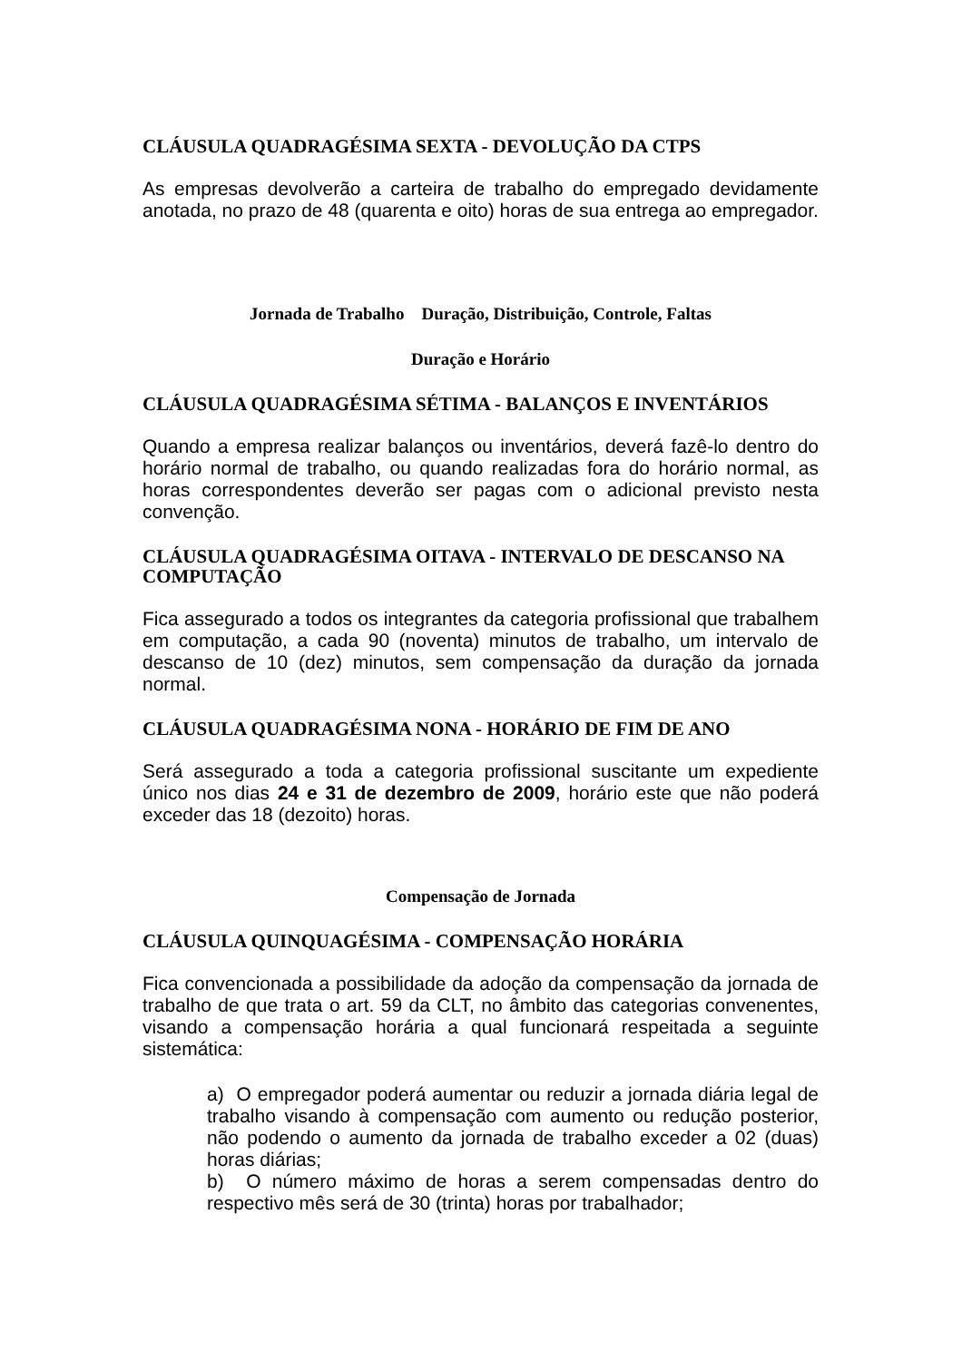CLÁUSULA QUADRAGÉSIMA SEXTA - DEVOLUÇÃO DA CTPS
As empresas devolverão a carteira de trabalho do empregado devidamente anotada, no prazo de 48 (quarenta e oito) horas de sua entrega ao empregador.
Jornada de Trabalho Duração, Distribuição, Controle, Faltas
Duração e Horário
CLÁUSULA QUADRAGÉSIMA SÉTIMA - BALANÇOS E INVENTÁRIOS
Quando a empresa realizar balanços ou inventários, deverá fazê-lo dentro do horário normal de trabalho, ou quando realizadas fora do horário normal, as horas correspondentes deverão ser pagas com o adicional previsto nesta convenção.
CLÁUSULA QUADRAGÉSIMA OITAVA - INTERVALO DE DESCANSO NA COMPUTAÇÃO
Fica assegurado a todos os integrantes da categoria profissional que trabalhem em computação, a cada 90 (noventa) minutos de trabalho, um intervalo de descanso de 10 (dez) minutos, sem compensação da duração da jornada normal.
CLÁUSULA QUADRAGÉSIMA NONA - HORÁRIO DE FIM DE ANO
Será assegurado a toda a categoria profissional suscitante um expediente único nos dias 24 e 31 de dezembro de 2009, horário este que não poderá exceder das 18 (dezoito) horas.
Compensação de Jornada
CLÁUSULA QUINQUAGÉSIMA - COMPENSAÇÃO HORÁRIA
Fica convencionada a possibilidade da adoção da compensação da jornada de trabalho de que trata o art. 59 da CLT, no âmbito das categorias convenentes, visando a compensação horária a qual funcionará respeitada a seguinte sistemática:
a) O empregador poderá aumentar ou reduzir a jornada diária legal de trabalho visando à compensação com aumento ou redução posterior, não podendo o aumento da jornada de trabalho exceder a 02 (duas) horas diárias;
b) O número máximo de horas a serem compensadas dentro do respectivo mês será de 30 (trinta) horas por trabalhador;